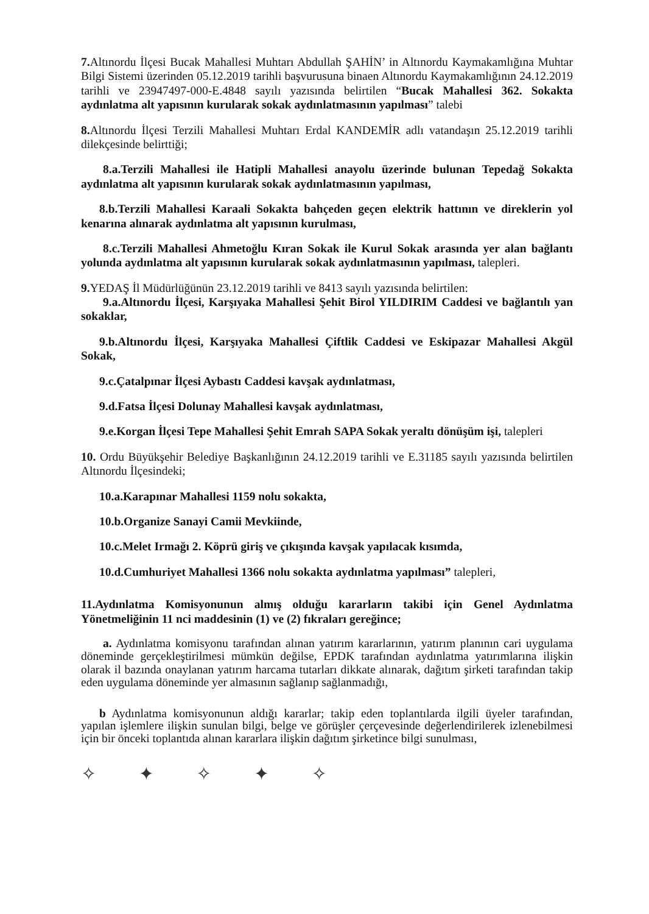7. Altınordu İlçesi Bucak Mahallesi Muhtarı Abdullah ŞAHİN’ in Altınordu Kaymakamlığına Muhtar Bilgi Sistemi üzerinden 05.12.2019 tarihli başvurusuna binaen Altınordu Kaymakamlığının 24.12.2019 tarihli ve 23947497-000-E.4848 sayılı yazısında belirtilen “Bucak Mahallesi 362. Sokakta aydınlatma alt yapısının kurularak sokak aydınlatmasının yapılması” talebi
8. Altınordu İlçesi Terzili Mahallesi Muhtarı Erdal KANDEMİR adlı vatandaşın 25.12.2019 tarihli dilekçesinde belirttiği;
8.a.Terzili Mahallesi ile Hatipli Mahallesi anayolu üzerinde bulunan Tepedağ Sokakta aydınlatma alt yapısının kurularak sokak aydınlatmasının yapılması,
8.b.Terzili Mahallesi Karaali Sokakta bahçeden geçen elektrik hattının ve direklerin yol kenarına alınarak aydınlatma alt yapısının kurulması,
8.c.Terzili Mahallesi Ahmetoğlu Kıran Sokak ile Kurul Sokak arasında yer alan bağlantı yolunda aydınlatma alt yapısının kurularak sokak aydınlatmasının yapılması, talepleri.
9. YEDAŞ İl Müdürlüğünün 23.12.2019 tarihli ve 8413 sayılı yazısında belirtilen:
9.a.Altınordu İlçesi, Karşıyaka Mahallesi Şehit Birol YILDIRIM Caddesi ve bağlantılı yan sokaklar,
9.b.Altınordu İlçesi, Karşıyaka Mahallesi Çiftlik Caddesi ve Eskipazar Mahallesi Akgül Sokak,
9.c.Çatalpınar İlçesi Aybastı Caddesi kavşak aydınlatması,
9.d.Fatsa İlçesi Dolunay Mahallesi kavşak aydınlatması,
9.e.Korgan İlçesi Tepe Mahallesi Şehit Emrah SAPA Sokak yeraltı dönüşüm işi, talepleri
10. Ordu Büyükşehir Belediye Başkanlığının 24.12.2019 tarihli ve E.31185 sayılı yazısında belirtilen Altınordu İlçesindeki;
10.a.Karapınar Mahallesi 1159 nolu sokakta,
10.b.Organize Sanayi Camii Mevkiinde,
10.c.Melet Irmağı 2. Köprü giriş ve çıkışında kavşak yapılacak kısımda,
10.d.Cumhuriyet Mahallesi 1366 nolu sokakta aydınlatma yapılması” talepleri,
11.Aydınlatma Komisyonunun almış olduğu kararların takibi için Genel Aydınlatma Yönetmeliğinin 11 nci maddesinin (1) ve (2) fıkraları gereğince;
a. Aydınlatma komisyonu tarafından alınan yatırım kararlarının, yatırım planının cari uygulama döneminde gerçekleştirilmesi mümkün değilse, EPDK tarafından aydınlatma yatırımlarına ilişkin olarak il bazında onaylanan yatırım harcama tutarları dikkate alınarak, dağıtım şirketi tarafından takip eden uygulama döneminde yer almasının sağlanıp sağlanmadığı,
b Aydınlatma komisyonunun aldığı kararlar; takip eden toplantılarda ilgili üyeler tarafından, yapılan işlemlere ilişkin sunulan bilgi, belge ve görüşler çerçevesinde değerlendirilerek izlenebilmesi için bir önceki toplantıda alınan kararlara ilişkin dağıtım şirketince bilgi sunulması,
✧ ✦ ✧ ✦ ✧